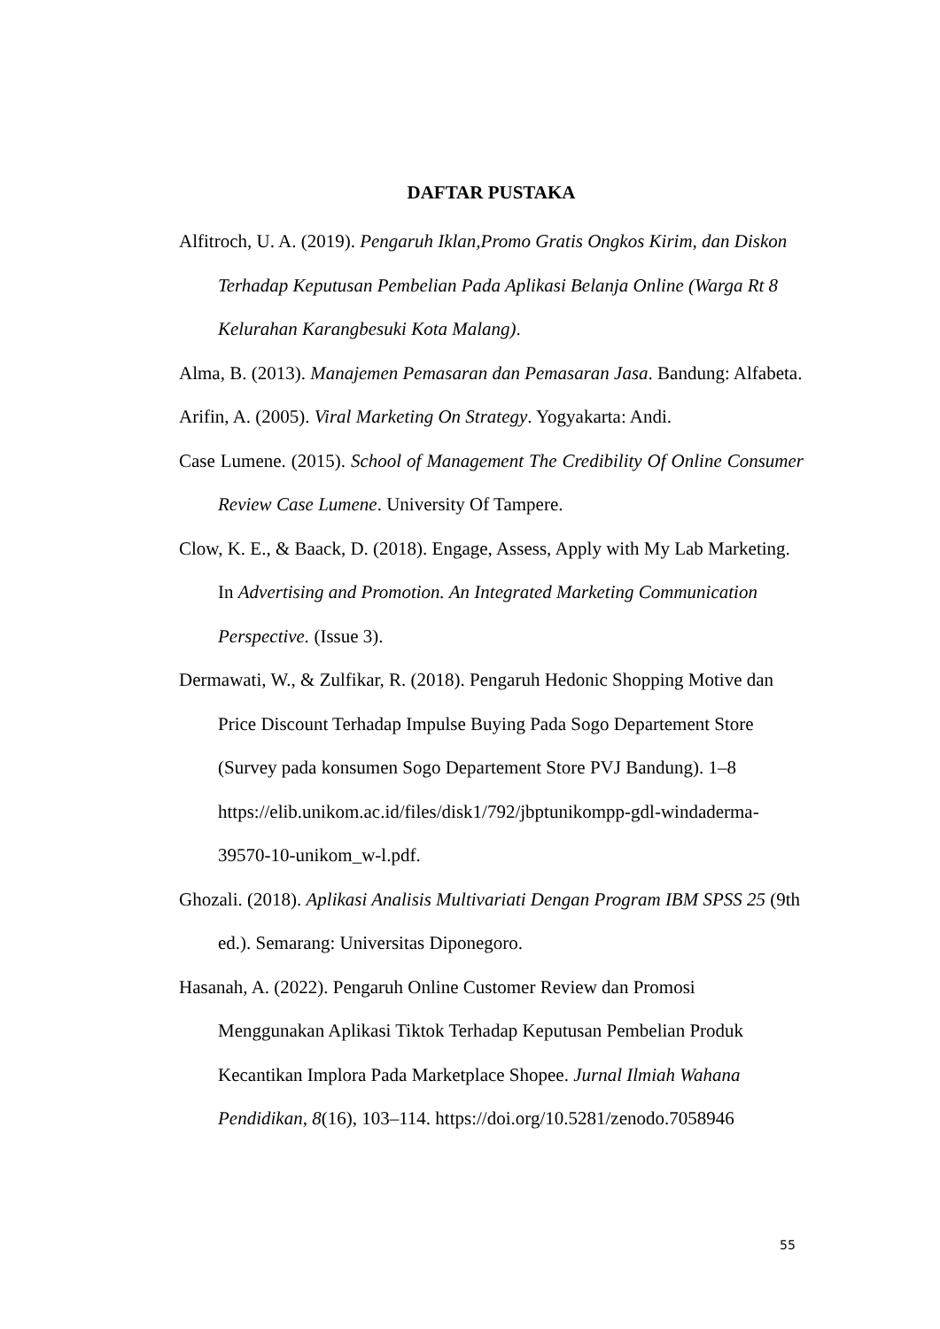DAFTAR PUSTAKA
Alfitroch, U. A. (2019). Pengaruh Iklan,Promo Gratis Ongkos Kirim, dan Diskon Terhadap Keputusan Pembelian Pada Aplikasi Belanja Online (Warga Rt 8 Kelurahan Karangbesuki Kota Malang).
Alma, B. (2013). Manajemen Pemasaran dan Pemasaran Jasa. Bandung: Alfabeta.
Arifin, A. (2005). Viral Marketing On Strategy. Yogyakarta: Andi.
Case Lumene. (2015). School of Management The Credibility Of Online Consumer Review Case Lumene. University Of Tampere.
Clow, K. E., & Baack, D. (2018). Engage, Assess, Apply with My Lab Marketing. In Advertising and Promotion. An Integrated Marketing Communication Perspective. (Issue 3).
Dermawati, W., & Zulfikar, R. (2018). Pengaruh Hedonic Shopping Motive dan Price Discount Terhadap Impulse Buying Pada Sogo Departement Store (Survey pada konsumen Sogo Departement Store PVJ Bandung). 1–8 https://elib.unikom.ac.id/files/disk1/792/jbptunikompp-gdl-windaderma-39570-10-unikom_w-l.pdf.
Ghozali. (2018). Aplikasi Analisis Multivariati Dengan Program IBM SPSS 25 (9th ed.). Semarang: Universitas Diponegoro.
Hasanah, A. (2022). Pengaruh Online Customer Review dan Promosi Menggunakan Aplikasi Tiktok Terhadap Keputusan Pembelian Produk Kecantikan Implora Pada Marketplace Shopee. Jurnal Ilmiah Wahana Pendidikan, 8(16), 103–114. https://doi.org/10.5281/zenodo.7058946
55